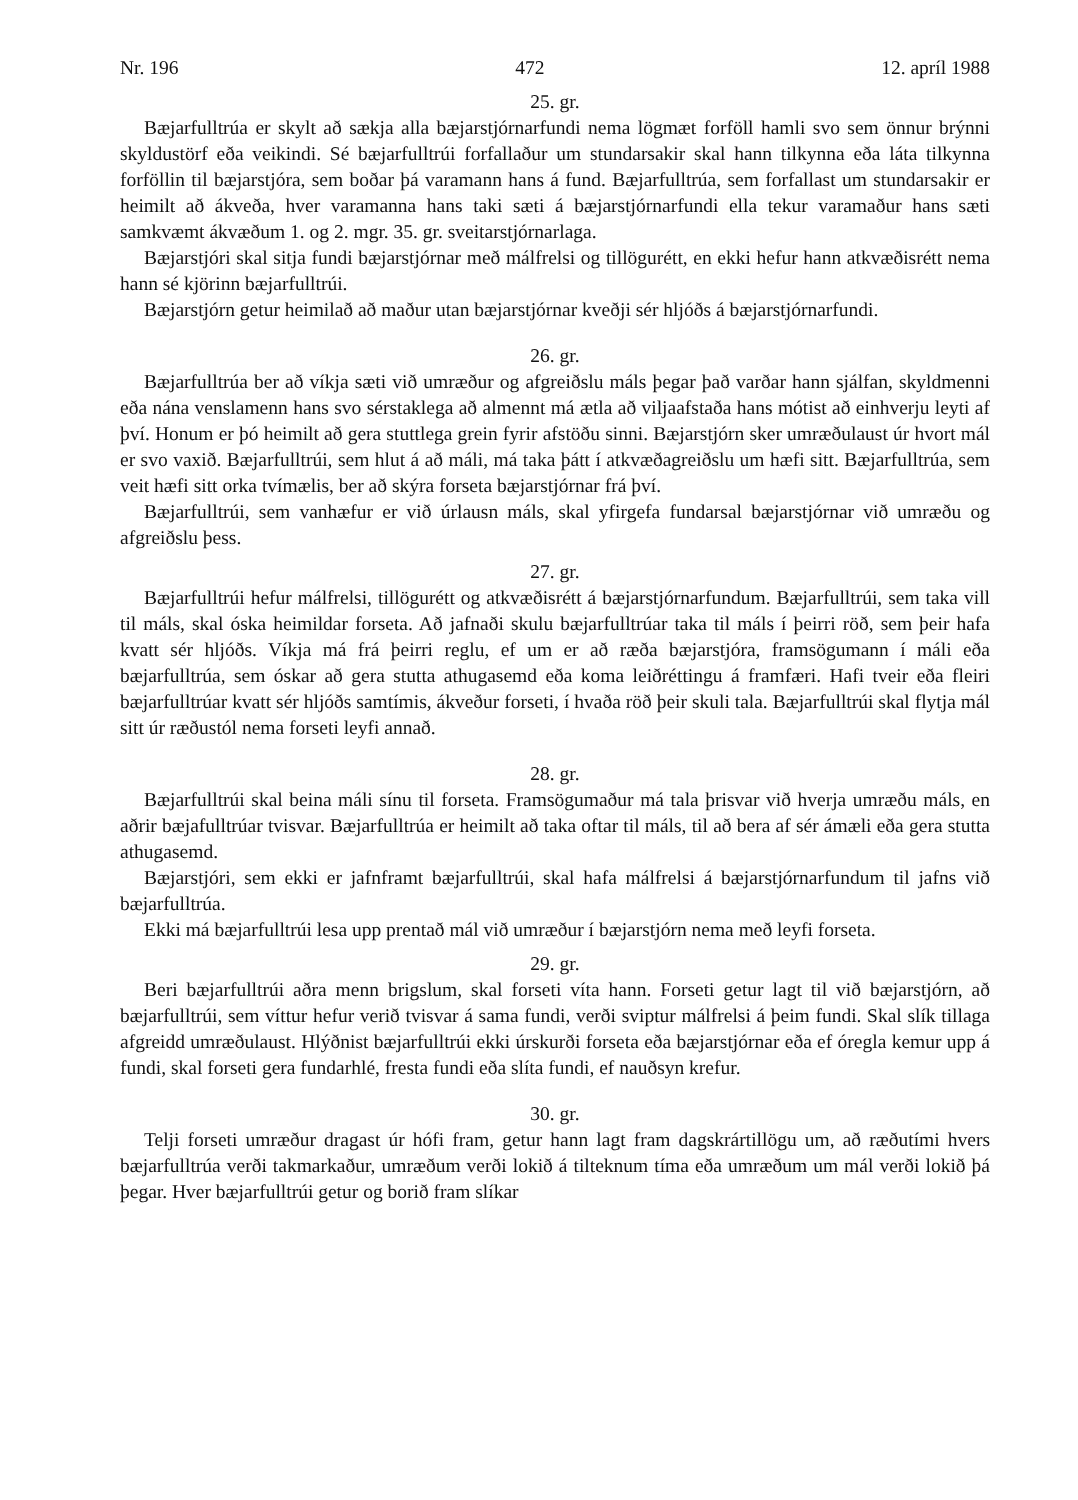Nr. 196 472 12. apríl 1988
25. gr.
Bæjarfulltrúa er skylt að sækja alla bæjarstjórnarfundi nema lögmæt forföll hamli svo sem önnur brýnni skyldustörf eða veikindi. Sé bæjarfulltrúi forfallaður um stundarsakir skal hann tilkynna eða láta tilkynna forföllin til bæjarstjóra, sem boðar þá varamann hans á fund. Bæjarfulltrúa, sem forfallast um stundarsakir er heimilt að ákveða, hver varamanna hans taki sæti á bæjarstjórnarfundi ella tekur varamaður hans sæti samkvæmt ákvæðum 1. og 2. mgr. 35. gr. sveitarstjórnarlaga.
Bæjarstjóri skal sitja fundi bæjarstjórnar með málfrelsi og tillögurétt, en ekki hefur hann atkvæðisrétt nema hann sé kjörinn bæjarfulltrúi.
Bæjarstjórn getur heimilað að maður utan bæjarstjórnar kveðji sér hljóðs á bæjarstjórnarfundi.
26. gr.
Bæjarfulltrúa ber að víkja sæti við umræður og afgreiðslu máls þegar það varðar hann sjálfan, skyldmenni eða nána venslamenn hans svo sérstaklega að almennt má ætla að viljaafstaða hans mótist að einhverju leyti af því. Honum er þó heimilt að gera stuttlega grein fyrir afstöðu sinni. Bæjarstjórn sker umræðulaust úr hvort mál er svo vaxið. Bæjarfulltrúi, sem hlut á að máli, má taka þátt í atkvæðagreiðslu um hæfi sitt. Bæjarfulltrúa, sem veit hæfi sitt orka tvímælis, ber að skýra forseta bæjarstjórnar frá því.
Bæjarfulltrúi, sem vanhæfur er við úrlausn máls, skal yfirgefa fundarsal bæjarstjórnar við umræðu og afgreiðslu þess.
27. gr.
Bæjarfulltrúi hefur málfrelsi, tillögurétt og atkvæðisrétt á bæjarstjórnarfundum. Bæjarfulltrúi, sem taka vill til máls, skal óska heimildar forseta. Að jafnaði skulu bæjarfulltrúar taka til máls í þeirri röð, sem þeir hafa kvatt sér hljóðs. Víkja má frá þeirri reglu, ef um er að ræða bæjarstjóra, framsögumann í máli eða bæjarfulltrúa, sem óskar að gera stutta athugasemd eða koma leiðréttingu á framfæri. Hafi tveir eða fleiri bæjarfulltrúar kvatt sér hljóðs samtímis, ákveður forseti, í hvaða röð þeir skuli tala. Bæjarfulltrúi skal flytja mál sitt úr ræðustól nema forseti leyfi annað.
28. gr.
Bæjarfulltrúi skal beina máli sínu til forseta. Framsögumaður má tala þrisvar við hverja umræðu máls, en aðrir bæjafulltrúar tvisvar. Bæjarfulltrúa er heimilt að taka oftar til máls, til að bera af sér ámæli eða gera stutta athugasemd.
Bæjarstjóri, sem ekki er jafnframt bæjarfulltrúi, skal hafa málfrelsi á bæjarstjórnarfundum til jafns við bæjarfulltrúa.
Ekki má bæjarfulltrúi lesa upp prentað mál við umræður í bæjarstjórn nema með leyfi forseta.
29. gr.
Beri bæjarfulltrúi aðra menn brigslum, skal forseti víta hann. Forseti getur lagt til við bæjarstjórn, að bæjarfulltrúi, sem víttur hefur verið tvisvar á sama fundi, verði sviptur málfrelsi á þeim fundi. Skal slík tillaga afgreidd umræðulaust. Hlýðnist bæjarfulltrúi ekki úrskurði forseta eða bæjarstjórnar eða ef óregla kemur upp á fundi, skal forseti gera fundarhlé, fresta fundi eða slíta fundi, ef nauðsyn krefur.
30. gr.
Telji forseti umræður dragast úr hófi fram, getur hann lagt fram dagskrártillögu um, að ræðutími hvers bæjarfulltrúa verði takmarkaður, umræðum verði lokið á tilteknum tíma eða umræðum um mál verði lokið þá þegar. Hver bæjarfulltrúi getur og borið fram slíkar